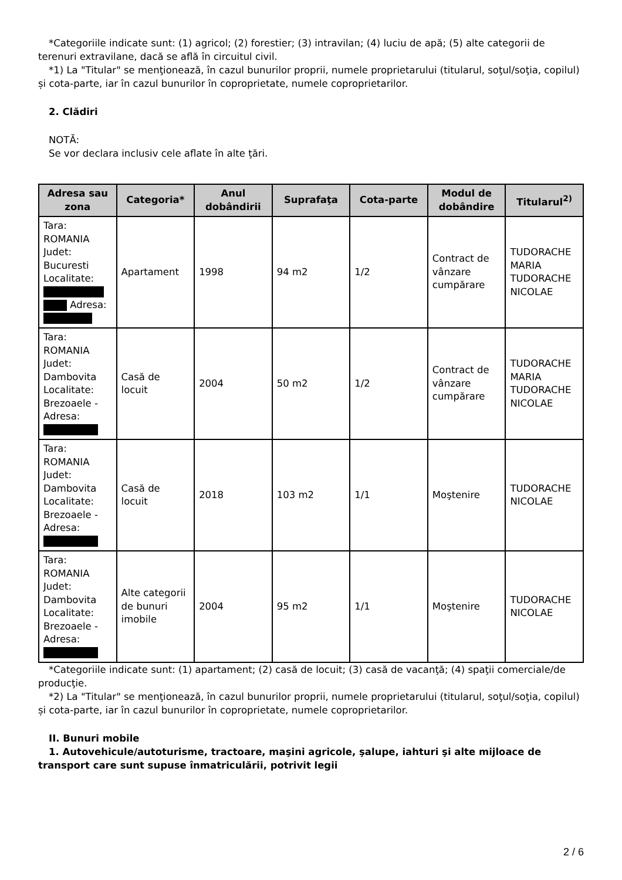*Categoriile indicate sunt: (1) agricol; (2) forestier; (3) intravilan; (4) luciu de apă; (5) alte categorii de terenuri extravilane, dacă se află în circuitul civil.
*1) La "Titular" se menţionează, în cazul bunurilor proprii, numele proprietarului (titularul, soţul/soţia, copilul) și cota-parte, iar în cazul bunurilor în coproprietate, numele coproprietarilor.
2. Clădiri
NOTĂ:
Se vor declara inclusiv cele aflate în alte ţări.
| Adresa sau zona | Categoria* | Anul dobândirii | Suprafaţa | Cota-parte | Modul de dobândire | Titularul<sup>2)</sup> |
| --- | --- | --- | --- | --- | --- | --- |
| Tara: ROMANIA Judet: Bucuresti Localitate: Adresa: | Apartament | 1998 | 94 m2 | 1/2 | Contract de vânzare cumpărare | TUDORACHE MARIA TUDORACHE NICOLAE |
| Tara: ROMANIA Judet: Dambovita Localitate: Brezoaele - Adresa: | Casă de locuit | 2004 | 50 m2 | 1/2 | Contract de vânzare cumpărare | TUDORACHE MARIA TUDORACHE NICOLAE |
| Tara: ROMANIA Judet: Dambovita Localitate: Brezoaele - Adresa: | Casă de locuit | 2018 | 103 m2 | 1/1 | Moştenire | TUDORACHE NICOLAE |
| Tara: ROMANIA Judet: Dambovita Localitate: Brezoaele - Adresa: | Alte categorii de bunuri imobile | 2004 | 95 m2 | 1/1 | Moştenire | TUDORACHE NICOLAE |
*Categoriile indicate sunt: (1) apartament; (2) casă de locuit; (3) casă de vacanţă; (4) spaţii comerciale/de producţie.
*2) La "Titular" se menţionează, în cazul bunurilor proprii, numele proprietarului (titularul, soţul/soţia, copilul) și cota-parte, iar în cazul bunurilor în coproprietate, numele coproprietarilor.
II. Bunuri mobile
1. Autovehicule/autoturisme, tractoare, maşini agricole, şalupe, iahturi şi alte mijloace de transport care sunt supuse înmatriculării, potrivit legii
2 / 6